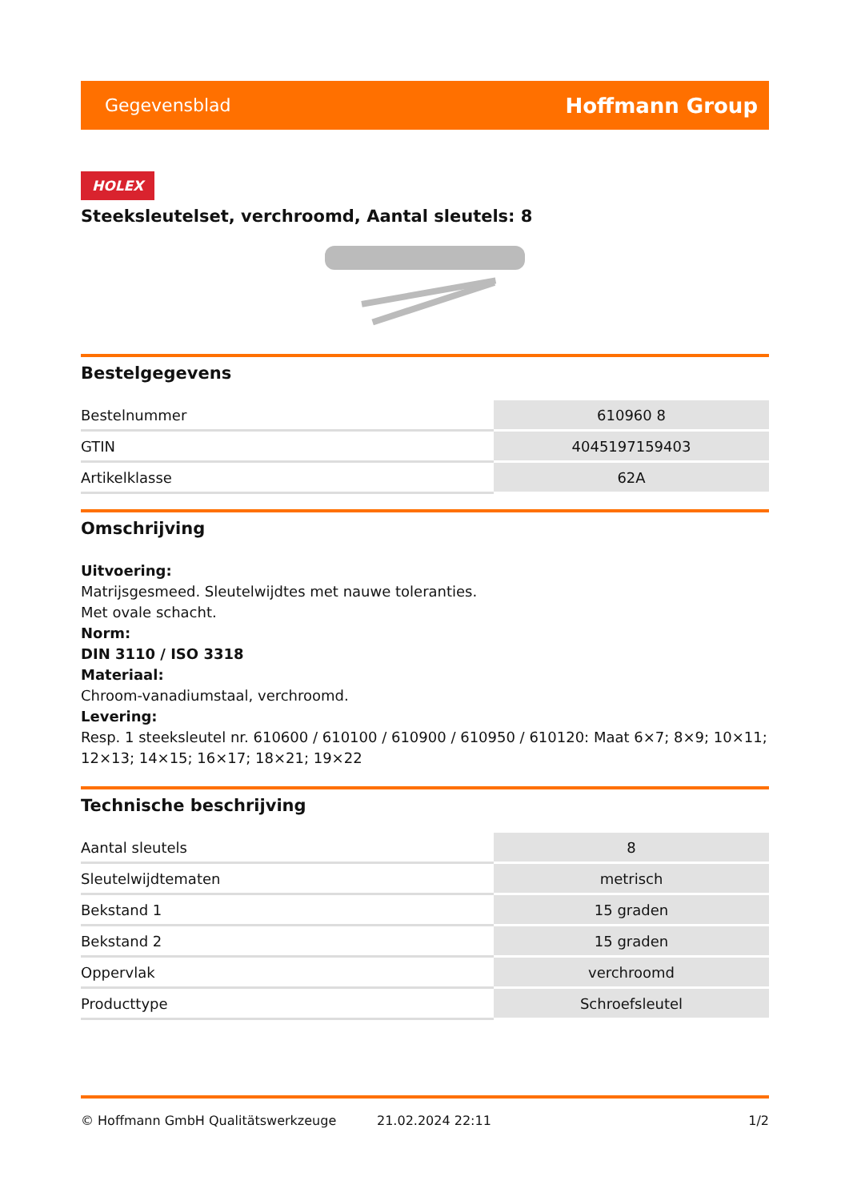Gegevensblad Hoffmann Group
HOLEX
Steeksleutelset, verchroomd, Aantal sleutels: 8
Bestelgegevens
| Bestelnummer | 610960 8 |
| GTIN | 4045197159403 |
| Artikelklasse | 62A |
Omschrijving
Uitvoering:
Matrijsgesmeed. Sleutelwijdtes met nauwe toleranties.
Met ovale schacht.
Norm:
DIN 3110 / ISO 3318
Materiaal:
Chroom-vanadiumstaal, verchroomd.
Levering:
Resp. 1 steeksleutel nr. 610600 / 610100 / 610900 / 610950 / 610120: Maat 6×7; 8×9; 10×11; 12×13; 14×15; 16×17; 18×21; 19×22
Technische beschrijving
| Aantal sleutels | 8 |
| Sleutelwijdtematen | metrisch |
| Bekstand 1 | 15 graden |
| Bekstand 2 | 15 graden |
| Oppervlak | verchroomd |
| Producttype | Schroefsleutel |
© Hoffmann GmbH Qualitätswerkzeuge 21.02.2024 22:11 1/2